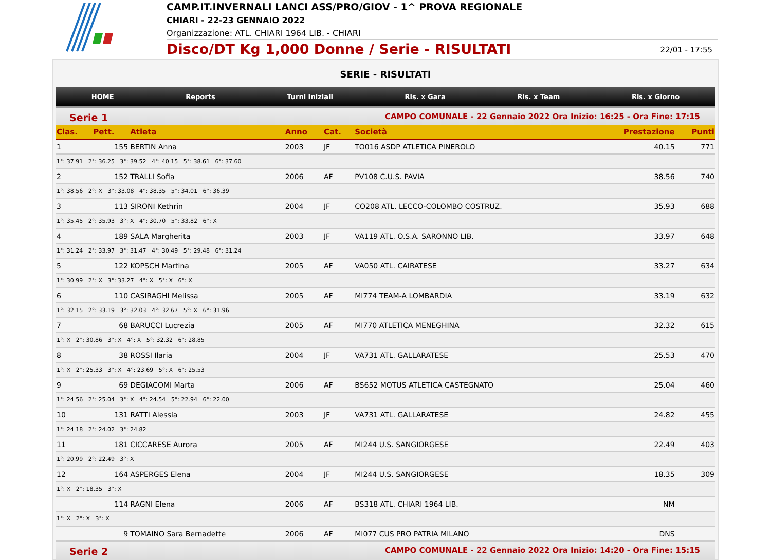CAMP.IT.INVERNALI LANCI ASS/PRO/GIOV - 1^ PROVA REGIONALE
CHIARI - 22-23 GENNAIO 2022
Organizzazione: ATL. CHIARI 1964 LIB. - CHIARI
Disco/DT Kg 1,000 Donne / Serie - RISULTATI 22/01 - 17:55
SERIE - RISULTATI
HOME Reports Turni Iniziali Ris. x Gara Ris. x Team Ris. x Giorno
Serie 1 CAMPO COMUNALE - 22 Gennaio 2022 Ora Inizio: 16:25 - Ora Fine: 17:15
| Clas. | Pett. | Atleta | Anno | Cat. | Società | Prestazione | Punti |
| --- | --- | --- | --- | --- | --- | --- | --- |
| 1 | 155 | BERTIN Anna | 2003 | JF | TO016 ASDP ATLETICA PINEROLO | 40.15 | 771 |
| 1°: 37.91 2°: 36.25 3°: 39.52 4°: 40.15 5°: 38.61 6°: 37.60 | | | | | | | |
| 2 | 152 | TRALLI Sofia | 2006 | AF | PV108 C.U.S. PAVIA | 38.56 | 740 |
| 1°: 38.56 2°: X 3°: 33.08 4°: 38.35 5°: 34.01 6°: 36.39 | | | | | | | |
| 3 | 113 | SIRONI Kethrin | 2004 | JF | CO208 ATL. LECCO-COLOMBO COSTRUZ. | 35.93 | 688 |
| 1°: 35.45 2°: 35.93 3°: X 4°: 30.70 5°: 33.82 6°: X | | | | | | | |
| 4 | 189 | SALA Margherita | 2003 | JF | VA119 ATL. O.S.A. SARONNO LIB. | 33.97 | 648 |
| 1°: 31.24 2°: 33.97 3°: 31.47 4°: 30.49 5°: 29.48 6°: 31.24 | | | | | | | |
| 5 | 122 | KOPSCH Martina | 2005 | AF | VA050 ATL. CAIRATESE | 33.27 | 634 |
| 1°: 30.99 2°: X 3°: 33.27 4°: X 5°: X 6°: X | | | | | | | |
| 6 | 110 | CASIRAGHI Melissa | 2005 | AF | MI774 TEAM-A LOMBARDIA | 33.19 | 632 |
| 1°: 32.15 2°: 33.19 3°: 32.03 4°: 32.67 5°: X 6°: 31.96 | | | | | | | |
| 7 | 68 | BARUCCI Lucrezia | 2005 | AF | MI770 ATLETICA MENEGHINA | 32.32 | 615 |
| 1°: X 2°: 30.86 3°: X 4°: X 5°: 32.32 6°: 28.85 | | | | | | | |
| 8 | 38 | ROSSI Ilaria | 2004 | JF | VA731 ATL. GALLARATESE | 25.53 | 470 |
| 1°: X 2°: 25.33 3°: X 4°: 23.69 5°: X 6°: 25.53 | | | | | | | |
| 9 | 69 | DEGIACOMI Marta | 2006 | AF | BS652 MOTUS ATLETICA CASTEGNATO | 25.04 | 460 |
| 1°: 24.56 2°: 25.04 3°: X 4°: 24.54 5°: 22.94 6°: 22.00 | | | | | | | |
| 10 | 131 | RATTI Alessia | 2003 | JF | VA731 ATL. GALLARATESE | 24.82 | 455 |
| 1°: 24.18 2°: 24.02 3°: 24.82 | | | | | | | |
| 11 | 181 | CICCARESE Aurora | 2005 | AF | MI244 U.S. SANGIORGESE | 22.49 | 403 |
| 1°: 20.99 2°: 22.49 3°: X | | | | | | | |
| 12 | 164 | ASPERGES Elena | 2004 | JF | MI244 U.S. SANGIORGESE | 18.35 | 309 |
| 1°: X 2°: 18.35 3°: X | | | | | | | |
| | 114 | RAGNI Elena | 2006 | AF | BS318 ATL. CHIARI 1964 LIB. | NM | |
| 1°: X 2°: X 3°: X | | | | | | | |
| | 9 | TOMAINO Sara Bernadette | 2006 | AF | MI077 CUS PRO PATRIA MILANO | DNS | |
Serie 2 CAMPO COMUNALE - 22 Gennaio 2022 Ora Inizio: 14:20 - Ora Fine: 15:15